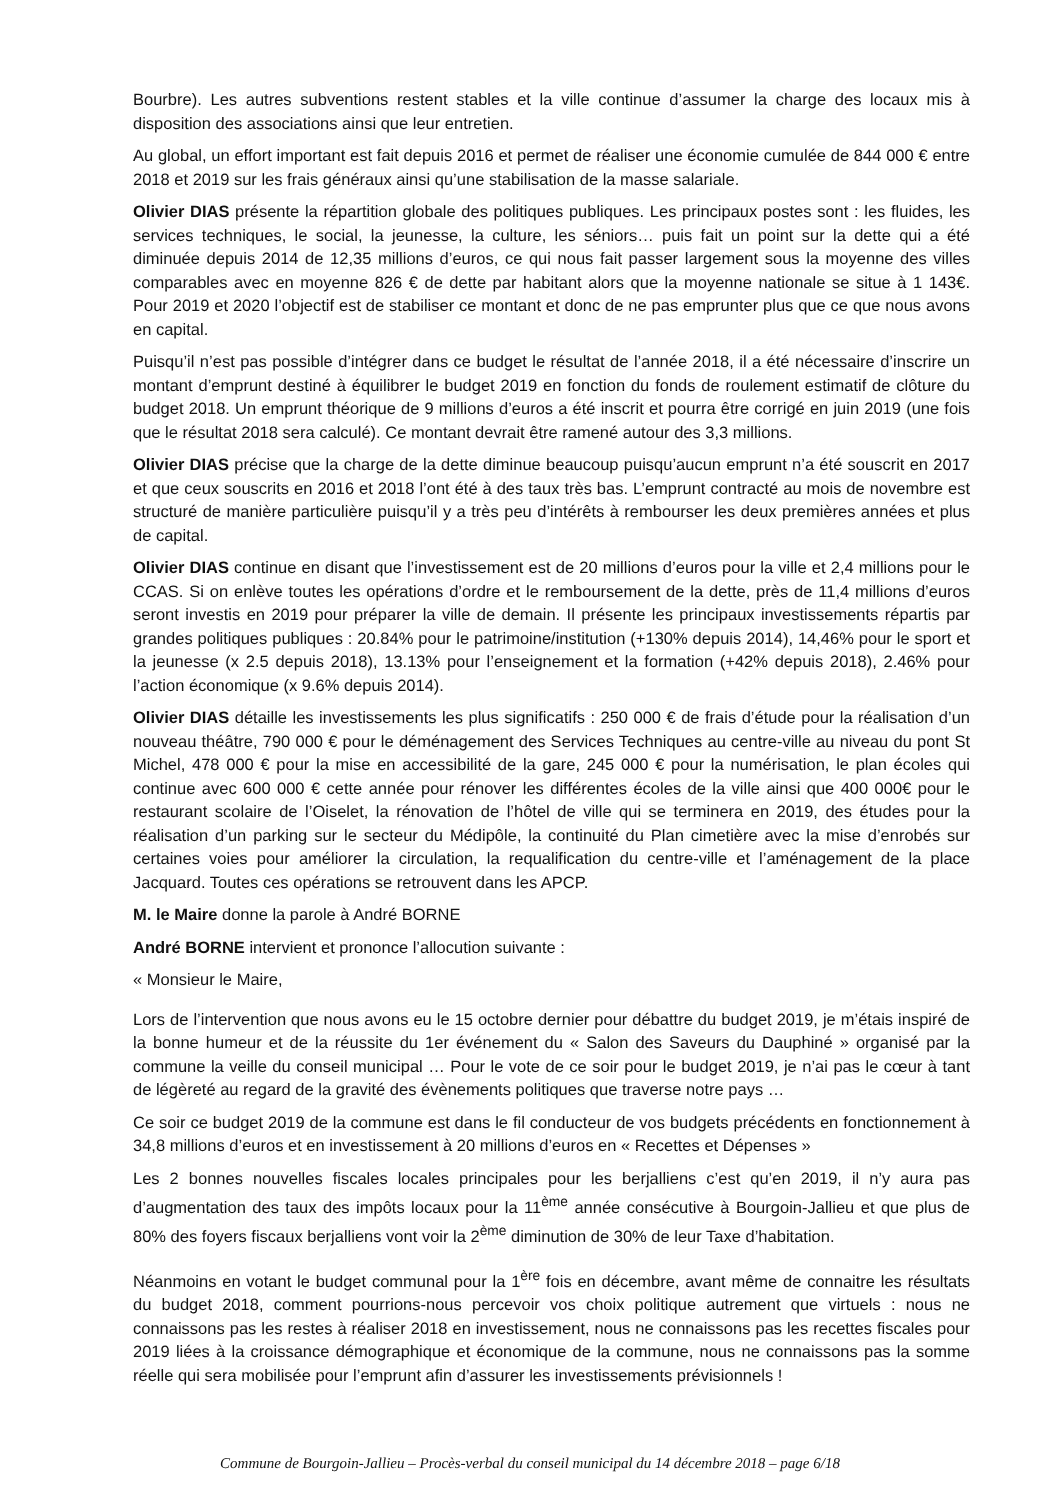Bourbre). Les autres subventions restent stables et la ville continue d’assumer la charge des locaux mis à disposition des associations ainsi que leur entretien.
Au global, un effort important est fait depuis 2016 et permet de réaliser une économie cumulée de 844 000 € entre 2018 et 2019 sur les frais généraux ainsi qu’une stabilisation de la masse salariale.
Olivier DIAS présente la répartition globale des politiques publiques. Les principaux postes sont : les fluides, les services techniques, le social, la jeunesse, la culture, les séniors… puis fait un point sur la dette qui a été diminuée depuis 2014 de 12,35 millions d’euros, ce qui nous fait passer largement sous la moyenne des villes comparables avec en moyenne 826 € de dette par habitant alors que la moyenne nationale se situe à 1 143€. Pour 2019 et 2020 l’objectif est de stabiliser ce montant et donc de ne pas emprunter plus que ce que nous avons en capital.
Puisqu’il n’est pas possible d’intégrer dans ce budget le résultat de l’année 2018, il a été nécessaire d’inscrire un montant d’emprunt destiné à équilibrer le budget 2019 en fonction du fonds de roulement estimatif de clôture du budget 2018. Un emprunt théorique de 9 millions d’euros a été inscrit et pourra être corrigé en juin 2019 (une fois que le résultat 2018 sera calculé). Ce montant devrait être ramené autour des 3,3 millions.
Olivier DIAS précise que la charge de la dette diminue beaucoup puisqu’aucun emprunt n’a été souscrit en 2017 et que ceux souscrits en 2016 et 2018 l’ont été à des taux très bas. L’emprunt contracté au mois de novembre est structuré de manière particulière puisqu’il y a très peu d’intérêts à rembourser les deux premières années et plus de capital.
Olivier DIAS continue en disant que l’investissement est de 20 millions d’euros pour la ville et 2,4 millions pour le CCAS. Si on enlève toutes les opérations d’ordre et le remboursement de la dette, près de 11,4 millions d’euros seront investis en 2019 pour préparer la ville de demain. Il présente les principaux investissements répartis par grandes politiques publiques : 20.84% pour le patrimoine/institution (+130% depuis 2014), 14,46% pour le sport et la jeunesse (x 2.5 depuis 2018), 13.13% pour l’enseignement et la formation (+42% depuis 2018), 2.46% pour l’action économique (x 9.6% depuis 2014).
Olivier DIAS détaille les investissements les plus significatifs : 250 000 € de frais d’étude pour la réalisation d’un nouveau théâtre, 790 000 € pour le déménagement des Services Techniques au centre-ville au niveau du pont St Michel, 478 000 € pour la mise en accessibilité de la gare, 245 000 € pour la numérisation, le plan écoles qui continue avec 600 000 € cette année pour rénover les différentes écoles de la ville ainsi que 400 000€ pour le restaurant scolaire de l’Oiselet, la rénovation de l’hôtel de ville qui se terminera en 2019, des études pour la réalisation d’un parking sur le secteur du Médipôle, la continuité du Plan cimetière avec la mise d’enrobés sur certaines voies pour améliorer la circulation, la requalification du centre-ville et l’aménagement de la place Jacquard. Toutes ces opérations se retrouvent dans les APCP.
M. le Maire donne la parole à André BORNE
André BORNE intervient et prononce l’allocution suivante :
« Monsieur le Maire,
Lors de l’intervention que nous avons eu le 15 octobre dernier pour débattre du budget 2019, je m’étais inspiré de la bonne humeur et de la réussite du 1er événement du « Salon des Saveurs du Dauphiné » organisé par la commune la veille du conseil municipal … Pour le vote de ce soir pour le budget 2019, je n’ai pas le cœur à tant de légèreté au regard de la gravité des évènements politiques que traverse notre pays …
Ce soir ce budget 2019 de la commune est dans le fil conducteur de vos budgets précédents en fonctionnement à 34,8 millions d’euros et en investissement à 20 millions d’euros en « Recettes et Dépenses »
Les 2 bonnes nouvelles fiscales locales principales pour les berjalliens c’est qu’en 2019, il n’y aura pas d’augmentation des taux des impôts locaux pour la 11<sup>ème</sup> année consécutive à Bourgoin-Jallieu et que plus de 80% des foyers fiscaux berjalliens vont voir la 2<sup>ème</sup> diminution de 30% de leur Taxe d’habitation.
Néanmoins en votant le budget communal pour la 1<sup>ère</sup> fois en décembre, avant même de connaitre les résultats du budget 2018, comment pourrions-nous percevoir vos choix politique autrement que virtuels : nous ne connaissons pas les restes à réaliser 2018 en investissement, nous ne connaissons pas les recettes fiscales pour 2019 liées à la croissance démographique et économique de la commune, nous ne connaissons pas la somme réelle qui sera mobilisée pour l’emprunt afin d’assurer les investissements prévisionnels !
Commune de Bourgoin-Jallieu – Procès-verbal du conseil municipal du 14 décembre 2018 – page 6/18